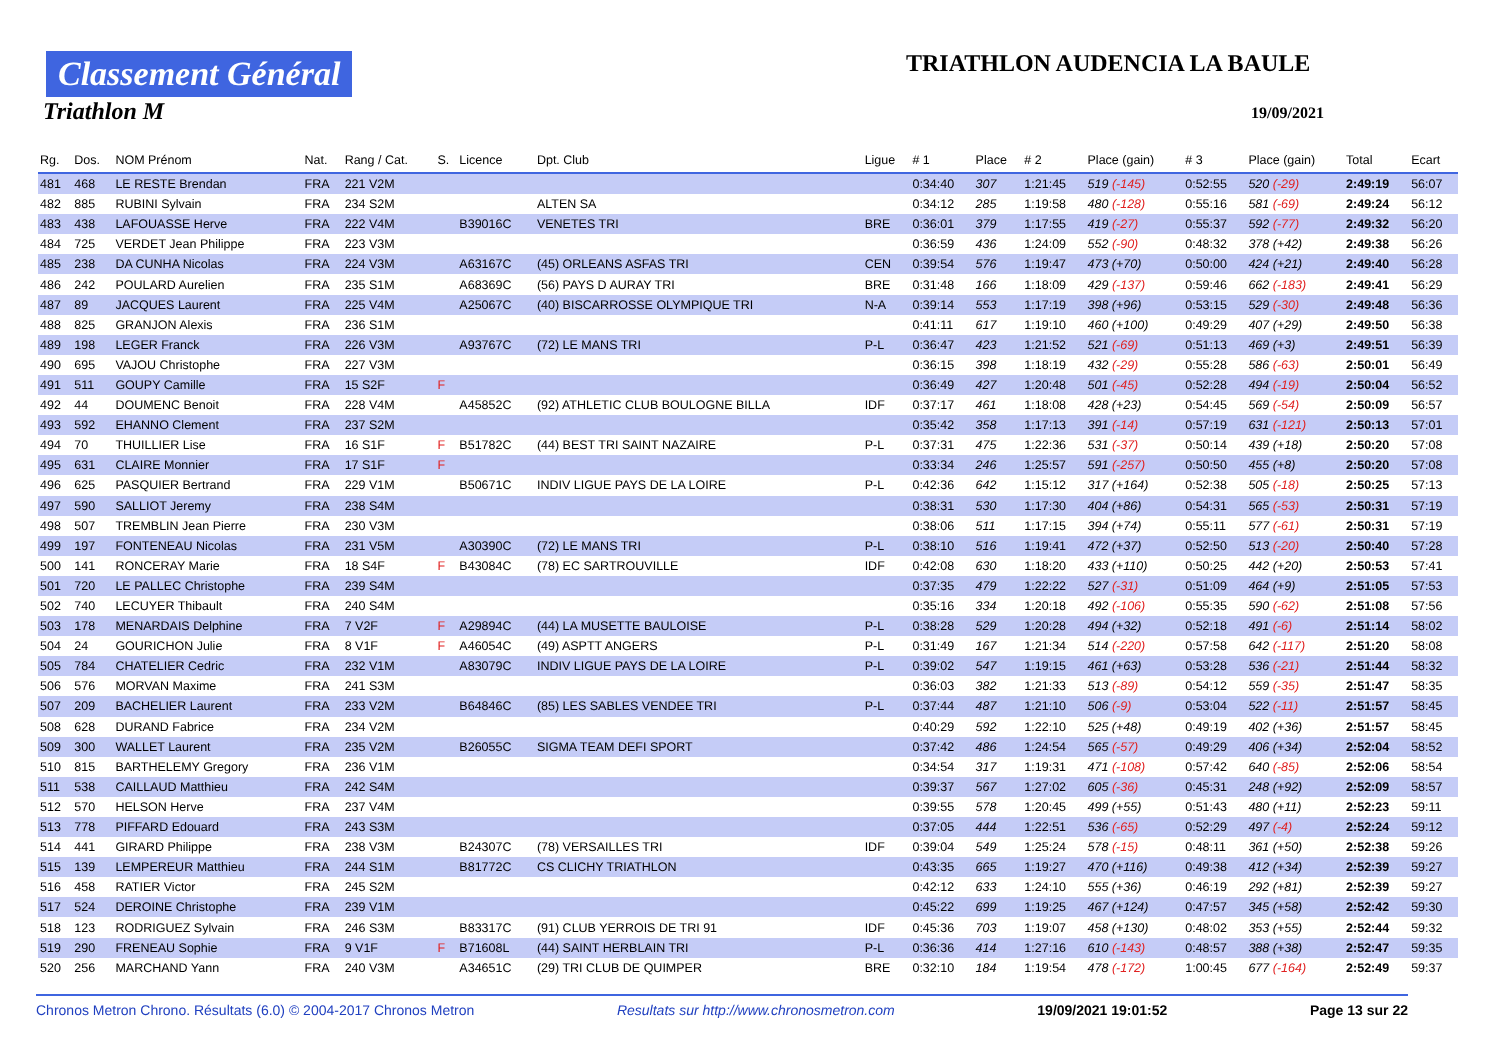Classement Général
Triathlon M
TRIATHLON AUDENCIA LA BAULE
19/09/2021
| Rg. | Dos. | NOM Prénom | Nat. | Rang / Cat. | S. | Licence | Dpt. Club | Ligue | # 1 | Place | # 2 | Place (gain) | # 3 | Place (gain) | Total | Ecart |
| --- | --- | --- | --- | --- | --- | --- | --- | --- | --- | --- | --- | --- | --- | --- | --- | --- |
| 481 | 468 | LE RESTE Brendan | FRA | 221 V2M | | | | | 0:34:40 | 307 | 1:21:45 | 519 (-145) | 0:52:55 | 520 (-29) | 2:49:19 | 56:07 |
| 482 | 885 | RUBINI Sylvain | FRA | 234 S2M | | | ALTEN SA | | 0:34:12 | 285 | 1:19:58 | 480 (-128) | 0:55:16 | 581 (-69) | 2:49:24 | 56:12 |
| 483 | 438 | LAFOUASSE Herve | FRA | 222 V4M | | B39016C | VENETES TRI | BRE | 0:36:01 | 379 | 1:17:55 | 419 (-27) | 0:55:37 | 592 (-77) | 2:49:32 | 56:20 |
| 484 | 725 | VERDET Jean Philippe | FRA | 223 V3M | | | | | 0:36:59 | 436 | 1:24:09 | 552 (-90) | 0:48:32 | 378 (+42) | 2:49:38 | 56:26 |
| 485 | 238 | DA CUNHA Nicolas | FRA | 224 V3M | | A63167C | (45) ORLEANS ASFAS TRI | CEN | 0:39:54 | 576 | 1:19:47 | 473 (+70) | 0:50:00 | 424 (+21) | 2:49:40 | 56:28 |
| 486 | 242 | POULARD Aurelien | FRA | 235 S1M | | A68369C | (56) PAYS D AURAY TRI | BRE | 0:31:48 | 166 | 1:18:09 | 429 (-137) | 0:59:46 | 662 (-183) | 2:49:41 | 56:29 |
| 487 | 89 | JACQUES Laurent | FRA | 225 V4M | | A25067C | (40) BISCARROSSE OLYMPIQUE TRI | N-A | 0:39:14 | 553 | 1:17:19 | 398 (+96) | 0:53:15 | 529 (-30) | 2:49:48 | 56:36 |
| 488 | 825 | GRANJON Alexis | FRA | 236 S1M | | | | | 0:41:11 | 617 | 1:19:10 | 460 (+100) | 0:49:29 | 407 (+29) | 2:49:50 | 56:38 |
| 489 | 198 | LEGER Franck | FRA | 226 V3M | | A93767C | (72) LE MANS TRI | P-L | 0:36:47 | 423 | 1:21:52 | 521 (-69) | 0:51:13 | 469 (+3) | 2:49:51 | 56:39 |
| 490 | 695 | VAJOU Christophe | FRA | 227 V3M | | | | | 0:36:15 | 398 | 1:18:19 | 432 (-29) | 0:55:28 | 586 (-63) | 2:50:01 | 56:49 |
| 491 | 511 | GOUPY Camille | FRA | 15 S2F | F | | | | 0:36:49 | 427 | 1:20:48 | 501 (-45) | 0:52:28 | 494 (-19) | 2:50:04 | 56:52 |
| 492 | 44 | DOUMENC Benoit | FRA | 228 V4M | | A45852C | (92) ATHLETIC CLUB BOULOGNE BILLA | IDF | 0:37:17 | 461 | 1:18:08 | 428 (+23) | 0:54:45 | 569 (-54) | 2:50:09 | 56:57 |
| 493 | 592 | EHANNO Clement | FRA | 237 S2M | | | | | 0:35:42 | 358 | 1:17:13 | 391 (-14) | 0:57:19 | 631 (-121) | 2:50:13 | 57:01 |
| 494 | 70 | THUILLIER Lise | FRA | 16 S1F | F | B51782C | (44) BEST TRI SAINT NAZAIRE | P-L | 0:37:31 | 475 | 1:22:36 | 531 (-37) | 0:50:14 | 439 (+18) | 2:50:20 | 57:08 |
| 495 | 631 | CLAIRE Monnier | FRA | 17 S1F | F | | | | 0:33:34 | 246 | 1:25:57 | 591 (-257) | 0:50:50 | 455 (+8) | 2:50:20 | 57:08 |
| 496 | 625 | PASQUIER Bertrand | FRA | 229 V1M | | B50671C | INDIV LIGUE PAYS DE LA LOIRE | P-L | 0:42:36 | 642 | 1:15:12 | 317 (+164) | 0:52:38 | 505 (-18) | 2:50:25 | 57:13 |
| 497 | 590 | SALLIOT Jeremy | FRA | 238 S4M | | | | | 0:38:31 | 530 | 1:17:30 | 404 (+86) | 0:54:31 | 565 (-53) | 2:50:31 | 57:19 |
| 498 | 507 | TREMBLIN Jean Pierre | FRA | 230 V3M | | | | | 0:38:06 | 511 | 1:17:15 | 394 (+74) | 0:55:11 | 577 (-61) | 2:50:31 | 57:19 |
| 499 | 197 | FONTENEAU Nicolas | FRA | 231 V5M | | A30390C | (72) LE MANS TRI | P-L | 0:38:10 | 516 | 1:19:41 | 472 (+37) | 0:52:50 | 513 (-20) | 2:50:40 | 57:28 |
| 500 | 141 | RONCERAY Marie | FRA | 18 S4F | F | B43084C | (78) EC SARTROUVILLE | IDF | 0:42:08 | 630 | 1:18:20 | 433 (+110) | 0:50:25 | 442 (+20) | 2:50:53 | 57:41 |
| 501 | 720 | LE PALLEC Christophe | FRA | 239 S4M | | | | | 0:37:35 | 479 | 1:22:22 | 527 (-31) | 0:51:09 | 464 (+9) | 2:51:05 | 57:53 |
| 502 | 740 | LECUYER Thibault | FRA | 240 S4M | | | | | 0:35:16 | 334 | 1:20:18 | 492 (-106) | 0:55:35 | 590 (-62) | 2:51:08 | 57:56 |
| 503 | 178 | MENARDAIS Delphine | FRA | 7 V2F | F | A29894C | (44) LA MUSETTE BAULOISE | P-L | 0:38:28 | 529 | 1:20:28 | 494 (+32) | 0:52:18 | 491 (-6) | 2:51:14 | 58:02 |
| 504 | 24 | GOURICHON Julie | FRA | 8 V1F | F | A46054C | (49) ASPTT ANGERS | P-L | 0:31:49 | 167 | 1:21:34 | 514 (-220) | 0:57:58 | 642 (-117) | 2:51:20 | 58:08 |
| 505 | 784 | CHATELIER Cedric | FRA | 232 V1M | | A83079C | INDIV LIGUE PAYS DE LA LOIRE | P-L | 0:39:02 | 547 | 1:19:15 | 461 (+63) | 0:53:28 | 536 (-21) | 2:51:44 | 58:32 |
| 506 | 576 | MORVAN Maxime | FRA | 241 S3M | | | | | 0:36:03 | 382 | 1:21:33 | 513 (-89) | 0:54:12 | 559 (-35) | 2:51:47 | 58:35 |
| 507 | 209 | BACHELIER Laurent | FRA | 233 V2M | | B64846C | (85) LES SABLES VENDEE TRI | P-L | 0:37:44 | 487 | 1:21:10 | 506 (-9) | 0:53:04 | 522 (-11) | 2:51:57 | 58:45 |
| 508 | 628 | DURAND Fabrice | FRA | 234 V2M | | | | | 0:40:29 | 592 | 1:22:10 | 525 (+48) | 0:49:19 | 402 (+36) | 2:51:57 | 58:45 |
| 509 | 300 | WALLET Laurent | FRA | 235 V2M | | B26055C | SIGMA TEAM DEFI SPORT | | 0:37:42 | 486 | 1:24:54 | 565 (-57) | 0:49:29 | 406 (+34) | 2:52:04 | 58:52 |
| 510 | 815 | BARTHELEMY Gregory | FRA | 236 V1M | | | | | 0:34:54 | 317 | 1:19:31 | 471 (-108) | 0:57:42 | 640 (-85) | 2:52:06 | 58:54 |
| 511 | 538 | CAILLAUD Matthieu | FRA | 242 S4M | | | | | 0:39:37 | 567 | 1:27:02 | 605 (-36) | 0:45:31 | 248 (+92) | 2:52:09 | 58:57 |
| 512 | 570 | HELSON Herve | FRA | 237 V4M | | | | | 0:39:55 | 578 | 1:20:45 | 499 (+55) | 0:51:43 | 480 (+11) | 2:52:23 | 59:11 |
| 513 | 778 | PIFFARD Edouard | FRA | 243 S3M | | | | | 0:37:05 | 444 | 1:22:51 | 536 (-65) | 0:52:29 | 497 (-4) | 2:52:24 | 59:12 |
| 514 | 441 | GIRARD Philippe | FRA | 238 V3M | | B24307C | (78) VERSAILLES TRI | IDF | 0:39:04 | 549 | 1:25:24 | 578 (-15) | 0:48:11 | 361 (+50) | 2:52:38 | 59:26 |
| 515 | 139 | LEMPEREUR Matthieu | FRA | 244 S1M | | B81772C | CS CLICHY TRIATHLON | | 0:43:35 | 665 | 1:19:27 | 470 (+116) | 0:49:38 | 412 (+34) | 2:52:39 | 59:27 |
| 516 | 458 | RATIER Victor | FRA | 245 S2M | | | | | 0:42:12 | 633 | 1:24:10 | 555 (+36) | 0:46:19 | 292 (+81) | 2:52:39 | 59:27 |
| 517 | 524 | DEROINE Christophe | FRA | 239 V1M | | | | | 0:45:22 | 699 | 1:19:25 | 467 (+124) | 0:47:57 | 345 (+58) | 2:52:42 | 59:30 |
| 518 | 123 | RODRIGUEZ Sylvain | FRA | 246 S3M | | B83317C | (91) CLUB YERROIS DE TRI 91 | IDF | 0:45:36 | 703 | 1:19:07 | 458 (+130) | 0:48:02 | 353 (+55) | 2:52:44 | 59:32 |
| 519 | 290 | FRENEAU Sophie | FRA | 9 V1F | F | B71608L | (44) SAINT HERBLAIN TRI | P-L | 0:36:36 | 414 | 1:27:16 | 610 (-143) | 0:48:57 | 388 (+38) | 2:52:47 | 59:35 |
| 520 | 256 | MARCHAND Yann | FRA | 240 V3M | | A34651C | (29) TRI CLUB DE QUIMPER | BRE | 0:32:10 | 184 | 1:19:54 | 478 (-172) | 1:00:45 | 677 (-164) | 2:52:49 | 59:37 |
Chronos Metron Chrono. Résultats (6.0) © 2004-2017 Chronos Metron Resultats sur http://www.chronosmetron.com 19/09/2021 19:01:52 Page 13 sur 22